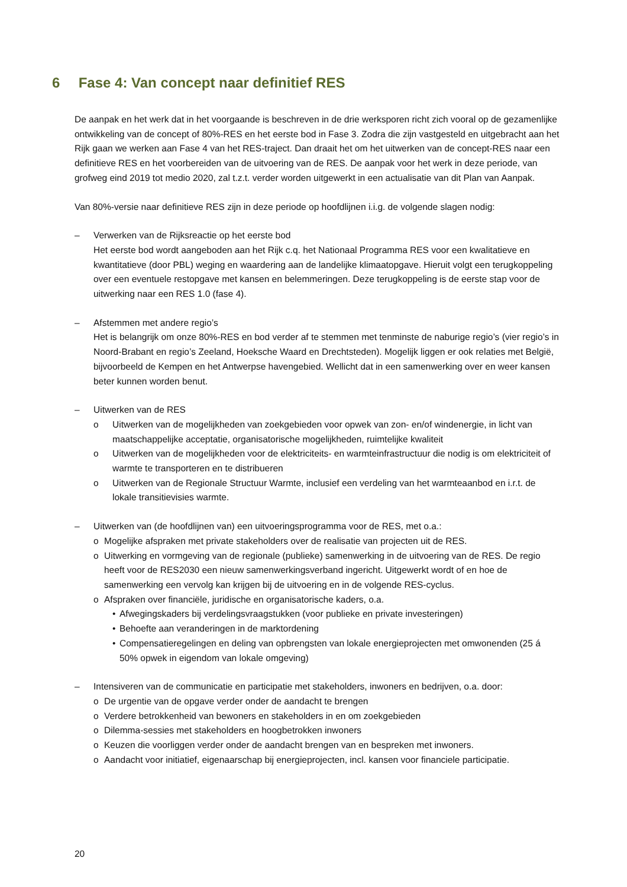6 Fase 4: Van concept naar definitief RES
De aanpak en het werk dat in het voorgaande is beschreven in de drie werksporen richt zich vooral op de gezamenlijke ontwikkeling van de concept of 80%-RES en het eerste bod in Fase 3. Zodra die zijn vastgesteld en uitgebracht aan het Rijk gaan we werken aan Fase 4 van het RES-traject. Dan draait het om het uitwerken van de concept-RES naar een definitieve RES en het voorbereiden van de uitvoering van de RES. De aanpak voor het werk in deze periode, van grofweg eind 2019 tot medio 2020, zal t.z.t. verder worden uitgewerkt in een actualisatie van dit Plan van Aanpak.
Van 80%-versie naar definitieve RES zijn in deze periode op hoofdlijnen i.i.g. de volgende slagen nodig:
– Verwerken van de Rijksreactie op het eerste bod
Het eerste bod wordt aangeboden aan het Rijk c.q. het Nationaal Programma RES voor een kwalitatieve en kwantitatieve (door PBL) weging en waardering aan de landelijke klimaatopgave. Hieruit volgt een terugkoppeling over een eventuele restopgave met kansen en belemmeringen. Deze terugkoppeling is de eerste stap voor de uitwerking naar een RES 1.0 (fase 4).
– Afstemmen met andere regio’s
Het is belangrijk om onze 80%-RES en bod verder af te stemmen met tenminste de naburige regio’s (vier regio’s in Noord-Brabant en regio’s Zeeland, Hoeksche Waard en Drechtsteden). Mogelijk liggen er ook relaties met België, bijvoorbeeld de Kempen en het Antwerpse havengebied. Wellicht dat in een samenwerking over en weer kansen beter kunnen worden benut.
– Uitwerken van de RES
o Uitwerken van de mogelijkheden van zoekgebieden voor opwek van zon- en/of windenergie, in licht van maatschappelijke acceptatie, organisatorische mogelijkheden, ruimtelijke kwaliteit
o Uitwerken van de mogelijkheden voor de elektriciteits- en warmteinfrastructuur die nodig is om elektriciteit of warmte te transporteren en te distribueren
o Uitwerken van de Regionale Structuur Warmte, inclusief een verdeling van het warmteaanbod en i.r.t. de lokale transitievisies warmte.
– Uitwerken van (de hoofdlijnen van) een uitvoeringsprogramma voor de RES, met o.a.:
o Mogelijke afspraken met private stakeholders over de realisatie van projecten uit de RES.
o Uitwerking en vormgeving van de regionale (publieke) samenwerking in de uitvoering van de RES. De regio heeft voor de RES2030 een nieuw samenwerkingsverband ingericht. Uitgewerkt wordt of en hoe de samenwerking een vervolg kan krijgen bij de uitvoering en in de volgende RES-cyclus.
o Afspraken over financiële, juridische en organisatorische kaders, o.a.
• Afwegingskaders bij verdelingsvraagstukken (voor publieke en private investeringen)
• Behoefte aan veranderingen in de marktordening
• Compensatieregelingen en deling van opbrengsten van lokale energieprojecten met omwonenden (25 á 50% opwek in eigendom van lokale omgeving)
– Intensiveren van de communicatie en participatie met stakeholders, inwoners en bedrijven, o.a. door:
o De urgentie van de opgave verder onder de aandacht te brengen
o Verdere betrokkenheid van bewoners en stakeholders in en om zoekgebieden
o Dilemma-sessies met stakeholders en hoogbetrokken inwoners
o Keuzen die voorliggen verder onder de aandacht brengen van en bespreken met inwoners.
o Aandacht voor initiatief, eigenaarschap bij energieprojecten, incl. kansen voor financiele participatie.
20